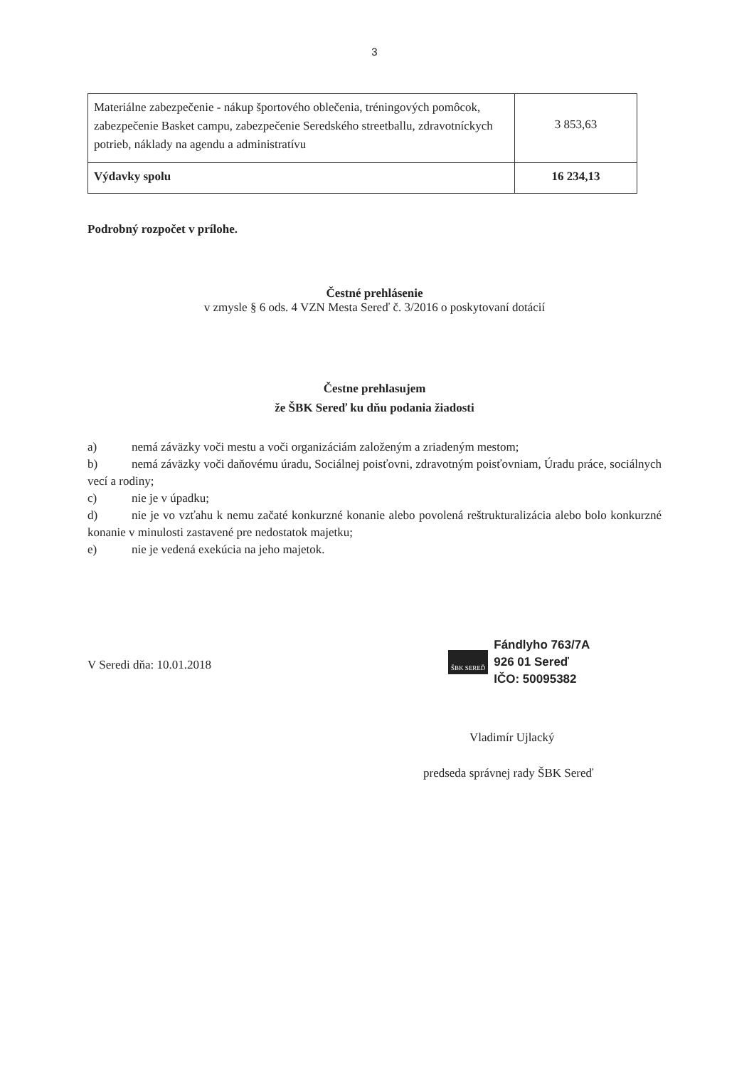3
| Materiálne zabezpečenie - nákup športového oblečenia, tréningových pomôcok, zabezpečenie Basket campu, zabezpečenie Seredského streetballu, zdravotníckych potrieb, náklady na agendu a administratívu | 3 853,63 |
| Výdavky spolu | 16 234,13 |
Podrobný rozpočet v prílohe.
Čestné prehlásenie
v zmysle § 6 ods. 4 VZN Mesta Sereď č. 3/2016 o poskytovaní dotácií
Čestne prehlasujem
že ŠBK Sereď ku dňu podania žiadosti
a) nemá záväzky voči mestu a voči organizáciám založeným a zriadeným mestom;
b) nemá záväzky voči daňovému úradu, Sociálnej poisťovni, zdravotným poisťovniam, Úradu práce, sociálnych vecí a rodiny;
c) nie je v úpadku;
d) nie je vo vzťahu k nemu začaté konkurzné konanie alebo povolená reštrukturalizácia alebo bolo konkurzné konanie v minulosti zastavené pre nedostatok majetku;
e) nie je vedená exekúcia na jeho majetok.
V Seredi dňa: 10.01.2018
ŠBK SEREĎ
Fándlyho 763/7A
926 01 Sereď
IČO: 50095382
Vladimír Ujlacký
predseda správnej rady ŠBK Sereď